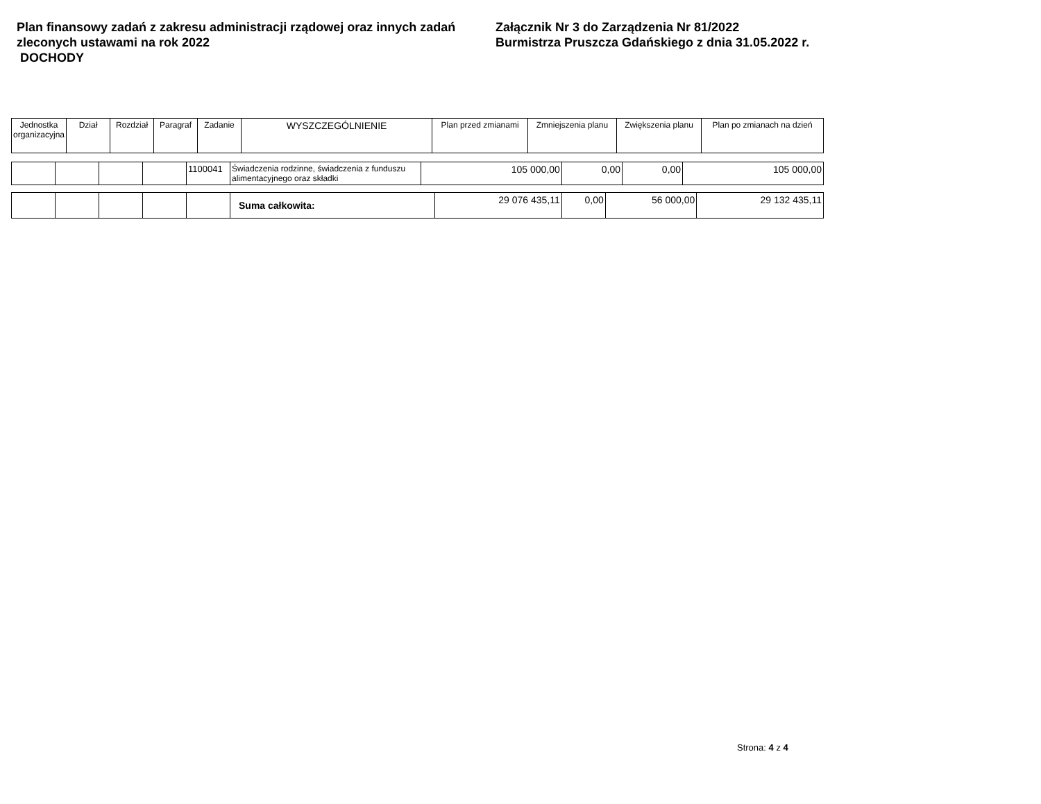Plan finansowy zadań z zakresu administracji rządowej oraz innych zadań zleconych ustawami na rok 2022
DOCHODY
Załącznik Nr 3 do Zarządzenia Nr 81/2022
Burmistrza Pruszcza Gdańskiego z dnia 31.05.2022 r.
| Jednostka organizacyjna | Dział | Rozdział | Paragraf | Zadanie | WYSZCZEGÓLNIENIE | Plan przed zmianami | Zmniejszenia planu | Zwiększenia planu | Plan po zmianach na dzień |
| --- | --- | --- | --- | --- | --- | --- | --- | --- | --- |
| | | | | 1100041 | Świadczenia rodzinne, świadczenia z funduszu alimentacyjnego oraz składki | 105 000,00 | 0,00 | 0,00 | 105 000,00 |
| | | | | | Suma całkowita: | 29 076 435,11 | 0,00 | 56 000,00 | 29 132 435,11 |
Strona: 4 z 4